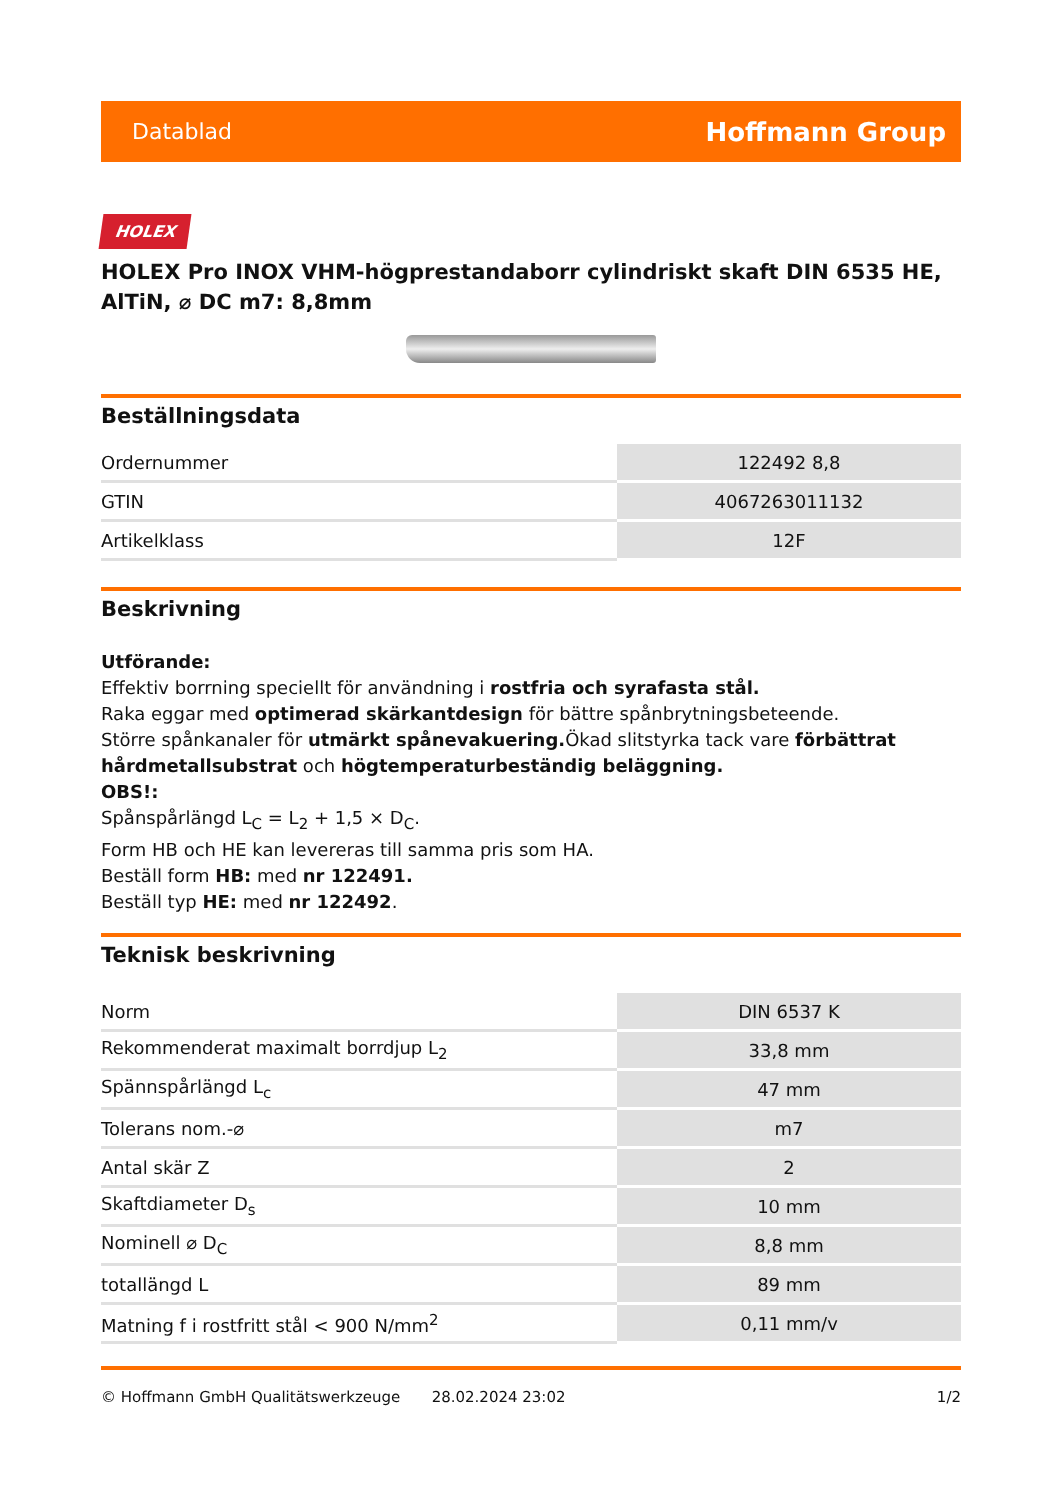Datablad Hoffmann Group
HOLEX
HOLEX Pro INOX VHM-högprestandaborr cylindriskt skaft DIN 6535 HE, AlTiN, ⌀ DC m7: 8,8mm
Beställningsdata
| Ordernummer | 122492 8,8 |
| GTIN | 4067263011132 |
| Artikelklass | 12F |
Beskrivning
Utförande:
Effektiv borrning speciellt för användning i rostfria och syrafasta stål.
Raka eggar med optimerad skärkantdesign för bättre spånbrytningsbeteende.
Större spånkanaler för utmärkt spånevakuering. Ökad slitstyrka tack vare förbättrat hårdmetallsubstrat och högtemperaturbeständig beläggning.
OBS!:
Spånspårlängd L<sub>C</sub> = L<sub>2</sub> + 1,5 × D<sub>C</sub>.
Form HB och HE kan levereras till samma pris som HA.
Beställ form HB: med nr 122491.
Beställ typ HE: med nr 122492.
Teknisk beskrivning
| Norm | DIN 6537 K |
| Rekommenderat maximalt borrdjup L<sub>2</sub> | 33,8 mm |
| Spännspårlängd L<sub>c</sub> | 47 mm |
| Tolerans nom.-⌀ | m7 |
| Antal skär Z | 2 |
| Skaftdiameter D<sub>s</sub> | 10 mm |
| Nominell ⌀ D<sub>C</sub> | 8,8 mm |
| totallängd L | 89 mm |
| Matning f i rostfritt stål < 900 N/mm<sup>2</sup> | 0,11 mm/v |
© Hoffmann GmbH Qualitätswerkzeuge 28.02.2024 23:02 1/2